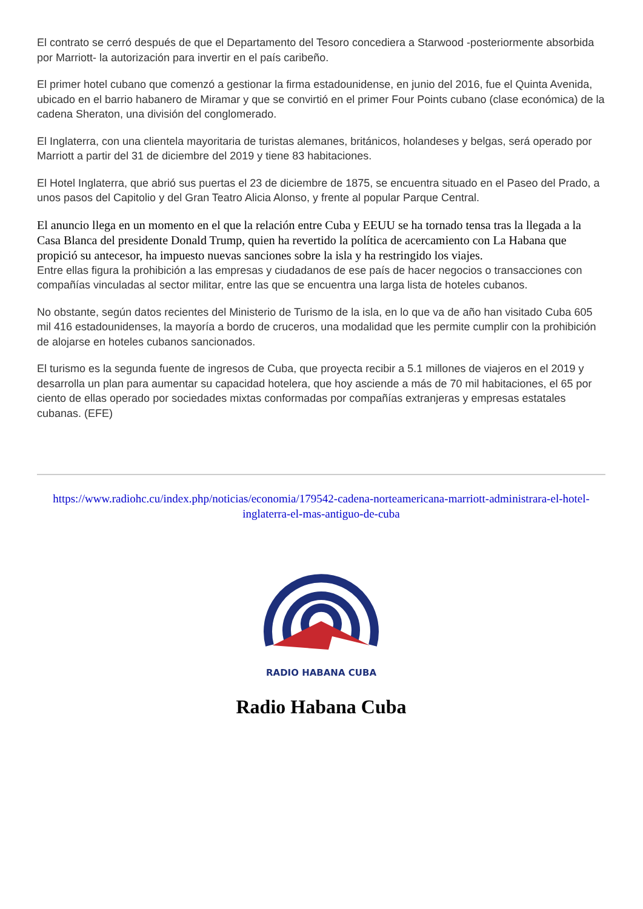El contrato se cerró después de que el Departamento del Tesoro concediera a Starwood -posteriormente absorbida por Marriott- la autorización para invertir en el país caribeño.
El primer hotel cubano que comenzó a gestionar la firma estadounidense, en junio del 2016, fue el Quinta Avenida, ubicado en el barrio habanero de Miramar y que se convirtió en el primer Four Points cubano (clase económica) de la cadena Sheraton, una división del conglomerado.
El Inglaterra, con una clientela mayoritaria de turistas alemanes, británicos, holandeses y belgas, será operado por Marriott a partir del 31 de diciembre del 2019 y tiene 83 habitaciones.
El Hotel Inglaterra, que abrió sus puertas el 23 de diciembre de 1875, se encuentra situado en el Paseo del Prado, a unos pasos del Capitolio y del Gran Teatro Alicia Alonso, y frente al popular Parque Central.
El anuncio llega en un momento en el que la relación entre Cuba y EEUU se ha tornado tensa tras la llegada a la Casa Blanca del presidente Donald Trump, quien ha revertido la política de acercamiento con La Habana que propició su antecesor, ha impuesto nuevas sanciones sobre la isla y ha restringido los viajes.
Entre ellas figura la prohibición a las empresas y ciudadanos de ese país de hacer negocios o transacciones con compañías vinculadas al sector militar, entre las que se encuentra una larga lista de hoteles cubanos.
No obstante, según datos recientes del Ministerio de Turismo de la isla, en lo que va de año han visitado Cuba 605 mil 416 estadounidenses, la mayoría a bordo de cruceros, una modalidad que les permite cumplir con la prohibición de alojarse en hoteles cubanos sancionados.
El turismo es la segunda fuente de ingresos de Cuba, que proyecta recibir a 5.1 millones de viajeros en el 2019 y desarrolla un plan para aumentar su capacidad hotelera, que hoy asciende a más de 70 mil habitaciones, el 65 por ciento de ellas operado por sociedades mixtas conformadas por compañías extranjeras y empresas estatales cubanas. (EFE)
https://www.radiohc.cu/index.php/noticias/economia/179542-cadena-norteamericana-marriott-administrara-el-hotel-inglaterra-el-mas-antiguo-de-cuba
RADIO HABANA CUBA
Radio Habana Cuba